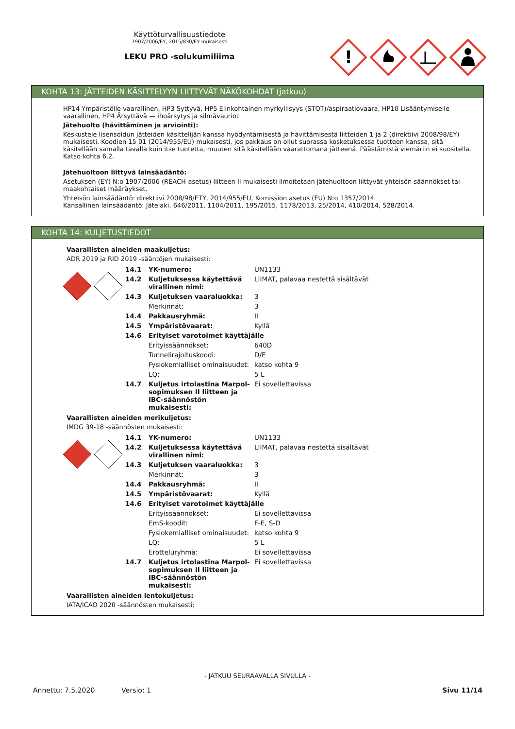Käyttöturvallisuustiedote
1907/2006/EY, 2015/830/EY mukaisesti
LEKU PRO -solukumiliima
!
KOHTA 13: JÄTTEIDEN KÄSITTELYYN LIITTYVÄT NÄKÖKOHDAT (jatkuu)
HP14 Ympäristölle vaarallinen, HP3 Syttyvä, HP5 Elinkohtainen myrkyllisyys (STOT)/aspiraatiovaara, HP10 Lisääntymiselle vaarallinen, HP4 Ärsyttävä — ihoärsytys ja silmävauriot
Jätehuolto (hävittäminen ja arviointi):
Keskustele lisensoidun jätteiden käsittelijän kanssa hyödyntämisestä ja hävittämisestä liitteiden 1 ja 2 (direktiivi 2008/98/EY) mukaisesti. Koodien 15 01 (2014/955/EU) mukaisesti, jos pakkaus on ollut suorassa kosketuksessa tuotteen kanssa, sitä käsitellään samalla tavalla kuin itse tuotetta, muuten sitä käsitellään vaarattomana jätteenä. Päästämistä viemäriin ei suositella. Katso kohta 6.2.
Jätehuoltoon liittyvä lainsäädäntö:
Asetuksen (EY) N:o 1907/2006 (REACH-asetus) liitteen II mukaisesti ilmoitetaan jätehuoltoon liittyvät yhteisön säännökset tai maakohtaiset määräykset.
Yhteisön lainsäädäntö: direktiivi 2008/98/ETY, 2014/955/EU, Komission asetus (EU) N:o 1357/2014
Kansallinen lainsäädäntö: Jätelaki, 646/2011, 1104/2011, 195/2015, 1178/2013, 25/2014, 410/2014, 528/2014.
KOHTA 14: KULJETUSTIEDOT
Vaarallisten aineiden maakuljetus:
ADR 2019 ja RID 2019 -sääntöjen mukaisesti:
| 14.1 | YK-numero: | UN1133 |
| 14.2 | Kuljetuksessa käytettävä virallinen nimi: | LIIMAT, palavaa nestettä sisältävät |
| 14.3 | Kuljetuksen vaaraluokka: | 3 |
| | Merkinnät: | 3 |
| 14.4 | Pakkausryhmä: | II |
| 14.5 | Ympäristövaarat: | Kyllä |
| 14.6 | Erityiset varotoimet käyttäjälle | |
| | Erityissäännökset: | 640D |
| | Tunnelirajoituskoodi: | D/E |
| | Fysiokemialliset ominaisuudet: | katso kohta 9 |
| | LQ: | 5 L |
| 14.7 | Kuljetus irtolastina Marpol-sopimuksen II liitteen ja IBC-säännöstön mukaisesti: | Ei sovellettavissa |
Vaarallisten aineiden merikuljetus:
IMDG 39-18 -säännösten mukaisesti:
| 14.1 | YK-numero: | UN1133 |
| 14.2 | Kuljetuksessa käytettävä virallinen nimi: | LIIMAT, palavaa nestettä sisältävät |
| 14.3 | Kuljetuksen vaaraluokka: | 3 |
| | Merkinnät: | 3 |
| 14.4 | Pakkausryhmä: | II |
| 14.5 | Ympäristövaarat: | Kyllä |
| 14.6 | Erityiset varotoimet käyttäjälle | |
| | Erityissäännökset: | Ei sovellettavissa |
| | EmS-koodit: | F-E, S-D |
| | Fysiokemialliset ominaisuudet: | katso kohta 9 |
| | LQ: | 5 L |
| | Erotteluryhmä: | Ei sovellettavissa |
| 14.7 | Kuljetus irtolastina Marpol-sopimuksen II liitteen ja IBC-säännöstön mukaisesti: | Ei sovellettavissa |
Vaarallisten aineiden lentokuljetus:
IATA/ICAO 2020 -säännösten mukaisesti:
- JATKUU SEURAAVALLA SIVULLA -
Annettu: 7.5.2020 Versio: 1 Sivu 11/14